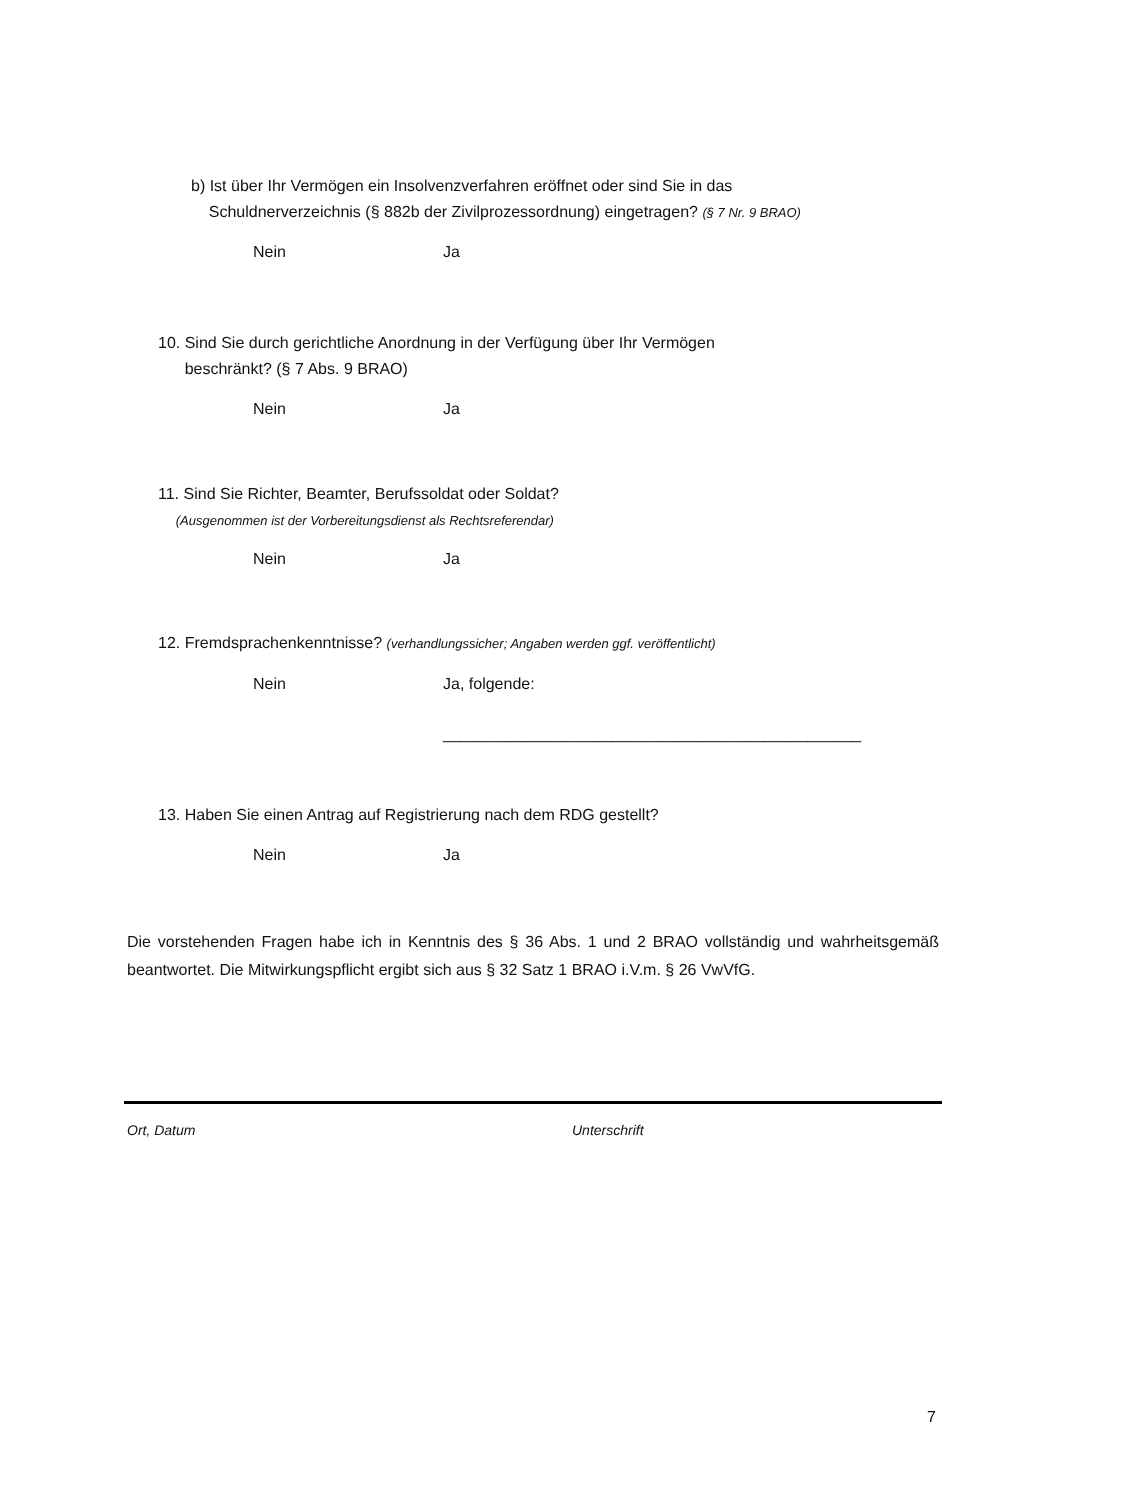b) Ist über Ihr Vermögen ein Insolvenzverfahren eröffnet oder sind Sie in das
Schuldnerverzeichnis (§ 882b der Zivilprozessordnung) eingetragen? (§ 7 Nr. 9 BRAO)
Nein Ja
10. Sind Sie durch gerichtliche Anordnung in der Verfügung über Ihr Vermögen
beschränkt? (§ 7 Abs. 9 BRAO)
Nein Ja
11. Sind Sie Richter, Beamter, Berufssoldat oder Soldat?
(Ausgenommen ist der Vorbereitungsdienst als Rechtsreferendar)
Nein Ja
12. Fremdsprachenkenntnisse? (verhandlungssicher; Angaben werden ggf. veröffentlicht)
Nein Ja, folgende:
_______________________________________________
13. Haben Sie einen Antrag auf Registrierung nach dem RDG gestellt?
Nein Ja
Die vorstehenden Fragen habe ich in Kenntnis des § 36 Abs. 1 und 2 BRAO vollständig und wahrheitsgemäß beantwortet. Die Mitwirkungspflicht ergibt sich aus § 32 Satz 1 BRAO i.V.m. § 26 VwVfG.
Ort, Datum Unterschrift
7